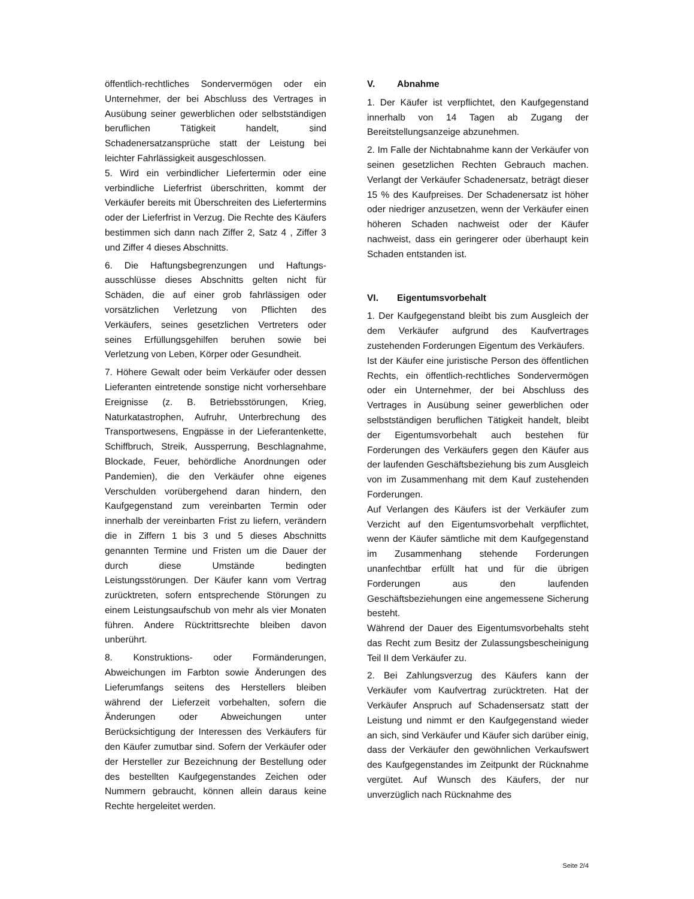öffentlich-rechtliches Sondervermögen oder ein Unternehmer, der bei Abschluss des Vertrages in Ausübung seiner gewerblichen oder selbstständigen beruflichen Tätigkeit handelt, sind Schadenersatzansprüche statt der Leistung bei leichter Fahrlässigkeit ausgeschlossen.
5. Wird ein verbindlicher Liefertermin oder eine verbindliche Lieferfrist überschritten, kommt der Verkäufer bereits mit Überschreiten des Liefertermins oder der Lieferfrist in Verzug. Die Rechte des Käufers bestimmen sich dann nach Ziffer 2, Satz 4 , Ziffer 3 und Ziffer 4 dieses Abschnitts.
6. Die Haftungsbegrenzungen und Haftungs-ausschlüsse dieses Abschnitts gelten nicht für Schäden, die auf einer grob fahrlässigen oder vorsätzlichen Verletzung von Pflichten des Verkäufers, seines gesetzlichen Vertreters oder seines Erfüllungsgehilfen beruhen sowie bei Verletzung von Leben, Körper oder Gesundheit.
7. Höhere Gewalt oder beim Verkäufer oder dessen Lieferanten eintretende sonstige nicht vorhersehbare Ereignisse (z. B. Betriebsstörungen, Krieg, Naturkatastrophen, Aufruhr, Unterbrechung des Transportwesens, Engpässe in der Lieferantenkette, Schiffbruch, Streik, Aussperrung, Beschlagnahme, Blockade, Feuer, behördliche Anordnungen oder Pandemien), die den Verkäufer ohne eigenes Verschulden vorübergehend daran hindern, den Kaufgegenstand zum vereinbarten Termin oder innerhalb der vereinbarten Frist zu liefern, verändern die in Ziffern 1 bis 3 und 5 dieses Abschnitts genannten Termine und Fristen um die Dauer der durch diese Umstände bedingten Leistungsstörungen. Der Käufer kann vom Vertrag zurücktreten, sofern entsprechende Störungen zu einem Leistungsaufschub von mehr als vier Monaten führen. Andere Rücktrittsrechte bleiben davon unberührt.
8. Konstruktions- oder Formänderungen, Abweichungen im Farbton sowie Änderungen des Lieferumfangs seitens des Herstellers bleiben während der Lieferzeit vorbehalten, sofern die Änderungen oder Abweichungen unter Berücksichtigung der Interessen des Verkäufers für den Käufer zumutbar sind. Sofern der Verkäufer oder der Hersteller zur Bezeichnung der Bestellung oder des bestellten Kaufgegenstandes Zeichen oder Nummern gebraucht, können allein daraus keine Rechte hergeleitet werden.
V. Abnahme
1. Der Käufer ist verpflichtet, den Kaufgegenstand innerhalb von 14 Tagen ab Zugang der Bereitstellungsanzeige abzunehmen.
2. Im Falle der Nichtabnahme kann der Verkäufer von seinen gesetzlichen Rechten Gebrauch machen. Verlangt der Verkäufer Schadenersatz, beträgt dieser 15 % des Kaufpreises. Der Schadenersatz ist höher oder niedriger anzusetzen, wenn der Verkäufer einen höheren Schaden nachweist oder der Käufer nachweist, dass ein geringerer oder überhaupt kein Schaden entstanden ist.
VI. Eigentumsvorbehalt
1. Der Kaufgegenstand bleibt bis zum Ausgleich der dem Verkäufer aufgrund des Kaufvertrages zustehenden Forderungen Eigentum des Verkäufers.
Ist der Käufer eine juristische Person des öffentlichen Rechts, ein öffentlich-rechtliches Sondervermögen oder ein Unternehmer, der bei Abschluss des Vertrages in Ausübung seiner gewerblichen oder selbstständigen beruflichen Tätigkeit handelt, bleibt der Eigentumsvorbehalt auch bestehen für Forderungen des Verkäufers gegen den Käufer aus der laufenden Geschäftsbeziehung bis zum Ausgleich von im Zusammenhang mit dem Kauf zustehenden Forderungen.
Auf Verlangen des Käufers ist der Verkäufer zum Verzicht auf den Eigentumsvorbehalt verpflichtet, wenn der Käufer sämtliche mit dem Kaufgegenstand im Zusammenhang stehende Forderungen unanfechtbar erfüllt hat und für die übrigen Forderungen aus den laufenden Geschäftsbeziehungen eine angemessene Sicherung besteht.
Während der Dauer des Eigentumsvorbehalts steht das Recht zum Besitz der Zulassungsbescheinigung Teil II dem Verkäufer zu.
2. Bei Zahlungsverzug des Käufers kann der Verkäufer vom Kaufvertrag zurücktreten. Hat der Verkäufer Anspruch auf Schadensersatz statt der Leistung und nimmt er den Kaufgegenstand wieder an sich, sind Verkäufer und Käufer sich darüber einig, dass der Verkäufer den gewöhnlichen Verkaufswert des Kaufgegenstandes im Zeitpunkt der Rücknahme vergütet. Auf Wunsch des Käufers, der nur unverzüglich nach Rücknahme des
Seite 2/4